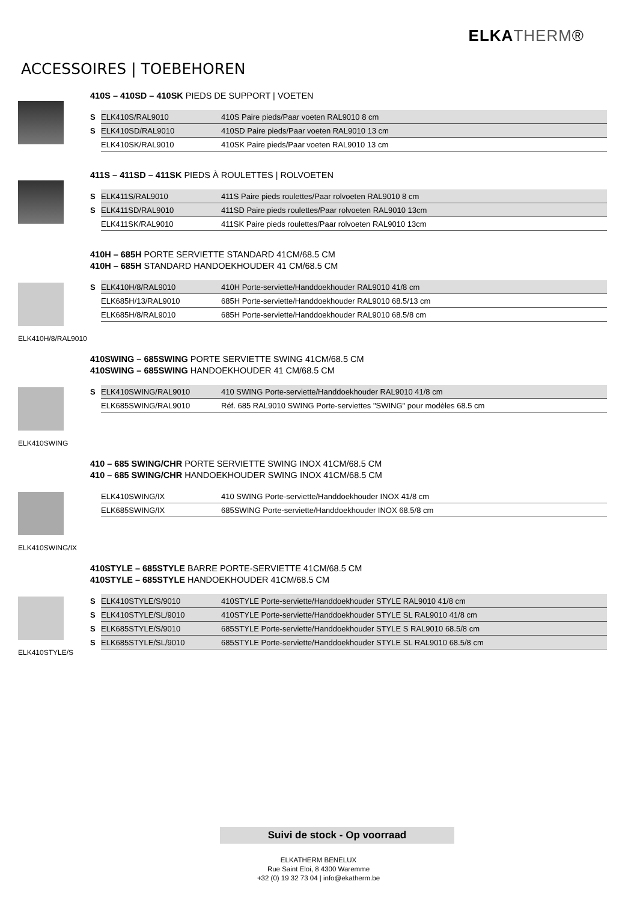ELKA THERM®
ACCESSOIRES | TOEBEHOREN
410S – 410SD – 410SK PIEDS DE SUPPORT | VOETEN
| S | ELK410S/RAL9010 | 410S Paire pieds/Paar voeten RAL9010 8 cm |
| S | ELK410SD/RAL9010 | 410SD Paire pieds/Paar voeten RAL9010 13 cm |
| | ELK410SK/RAL9010 | 410SK Paire pieds/Paar voeten RAL9010 13 cm |
411S – 411SD – 411SK PIEDS À ROULETTES | ROLVOETEN
| S | ELK411S/RAL9010 | 411S Paire pieds roulettes/Paar rolvoeten RAL9010 8 cm |
| S | ELK411SD/RAL9010 | 411SD Paire pieds roulettes/Paar rolvoeten RAL9010 13cm |
| | ELK411SK/RAL9010 | 411SK Paire pieds roulettes/Paar rolvoeten RAL9010 13cm |
ELK410H/8/RAL9010
410H – 685H PORTE SERVIETTE STANDARD 41CM/68.5 CM
410H – 685H STANDARD HANDOEKHOUDER 41 CM/68.5 CM
| S | ELK410H/8/RAL9010 | 410H Porte-serviette/Handdoekhouder RAL9010 41/8 cm |
| | ELK685H/13/RAL9010 | 685H Porte-serviette/Handdoekhouder RAL9010 68.5/13 cm |
| | ELK685H/8/RAL9010 | 685H Porte-serviette/Handdoekhouder RAL9010 68.5/8 cm |
ELK410SWING
410SWING – 685SWING PORTE SERVIETTE SWING 41CM/68.5 CM
410SWING – 685SWING HANDOEKHOUDER 41 CM/68.5 CM
| S | ELK410SWING/RAL9010 | 410 SWING Porte-serviette/Handdoekhouder RAL9010 41/8 cm |
| | ELK685SWING/RAL9010 | Réf. 685 RAL9010 SWING Porte-serviettes "SWING" pour modèles 68.5 cm |
ELK410SWING/IX
410 – 685 SWING/CHR PORTE SERVIETTE SWING INOX 41CM/68.5 CM
410 – 685 SWING/CHR HANDOEKHOUDER SWING INOX 41CM/68.5 CM
| | ELK410SWING/IX | 410 SWING Porte-serviette/Handdoekhouder INOX 41/8 cm |
| | ELK685SWING/IX | 685SWING Porte-serviette/Handdoekhouder INOX 68.5/8 cm |
ELK410STYLE/S
410STYLE – 685STYLE BARRE PORTE-SERVIETTE 41CM/68.5 CM
410STYLE – 685STYLE HANDOEKHOUDER 41CM/68.5 CM
| S | ELK410STYLE/S/9010 | 410STYLE Porte-serviette/Handdoekhouder STYLE RAL9010 41/8 cm |
| S | ELK410STYLE/SL/9010 | 410STYLE Porte-serviette/Handdoekhouder STYLE SL RAL9010 41/8 cm |
| S | ELK685STYLE/S/9010 | 685STYLE Porte-serviette/Handdoekhouder STYLE S RAL9010 68.5/8 cm |
| S | ELK685STYLE/SL/9010 | 685STYLE Porte-serviette/Handdoekhouder STYLE SL RAL9010 68.5/8 cm |
Suivi de stock - Op voorraad
ELKATHERM BENELUX
Rue Saint Eloi, 8 4300 Waremme
+32 (0) 19 32 73 04 | info@ekatherm.be